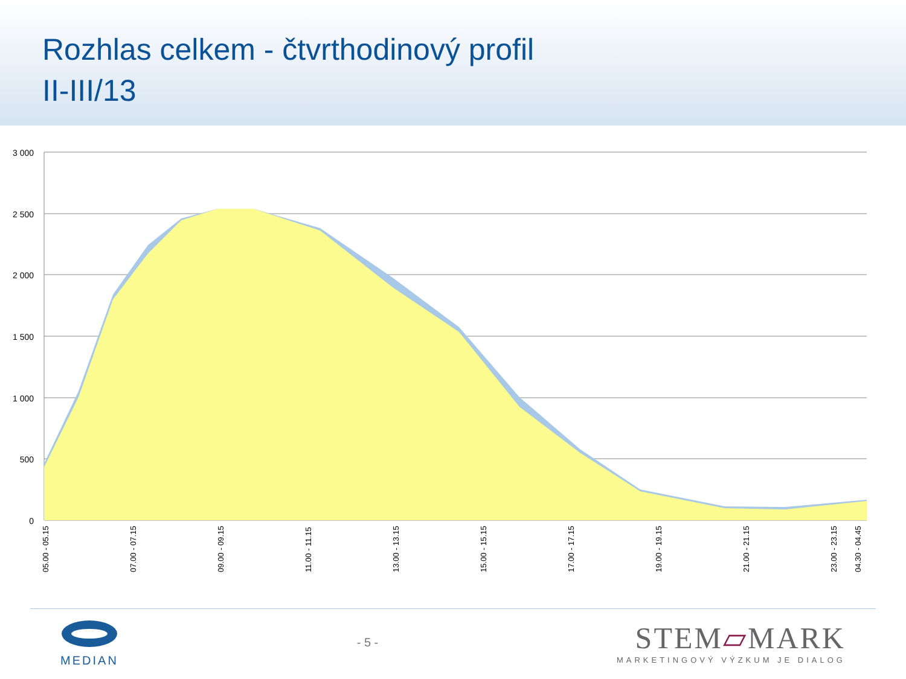Rozhlas celkem - čtvrthodinový profil
II-III/13
3 000
2 500
2 000
1 500
1 000
500
0
05.00 - 05.15
07.00 - 07.15
09.00 - 09.15
11.00 - 11.15
13.00 - 13.15
15.00 - 15.15
17.00 - 17.15
19.00 - 19.15
21.00 - 21.15
23.00 - 23.15
04.30 - 04.45
MEDIAN - 5 -
STEM▱MARK
MARKETINGOVÝ VÝZKUM JE DIALOG